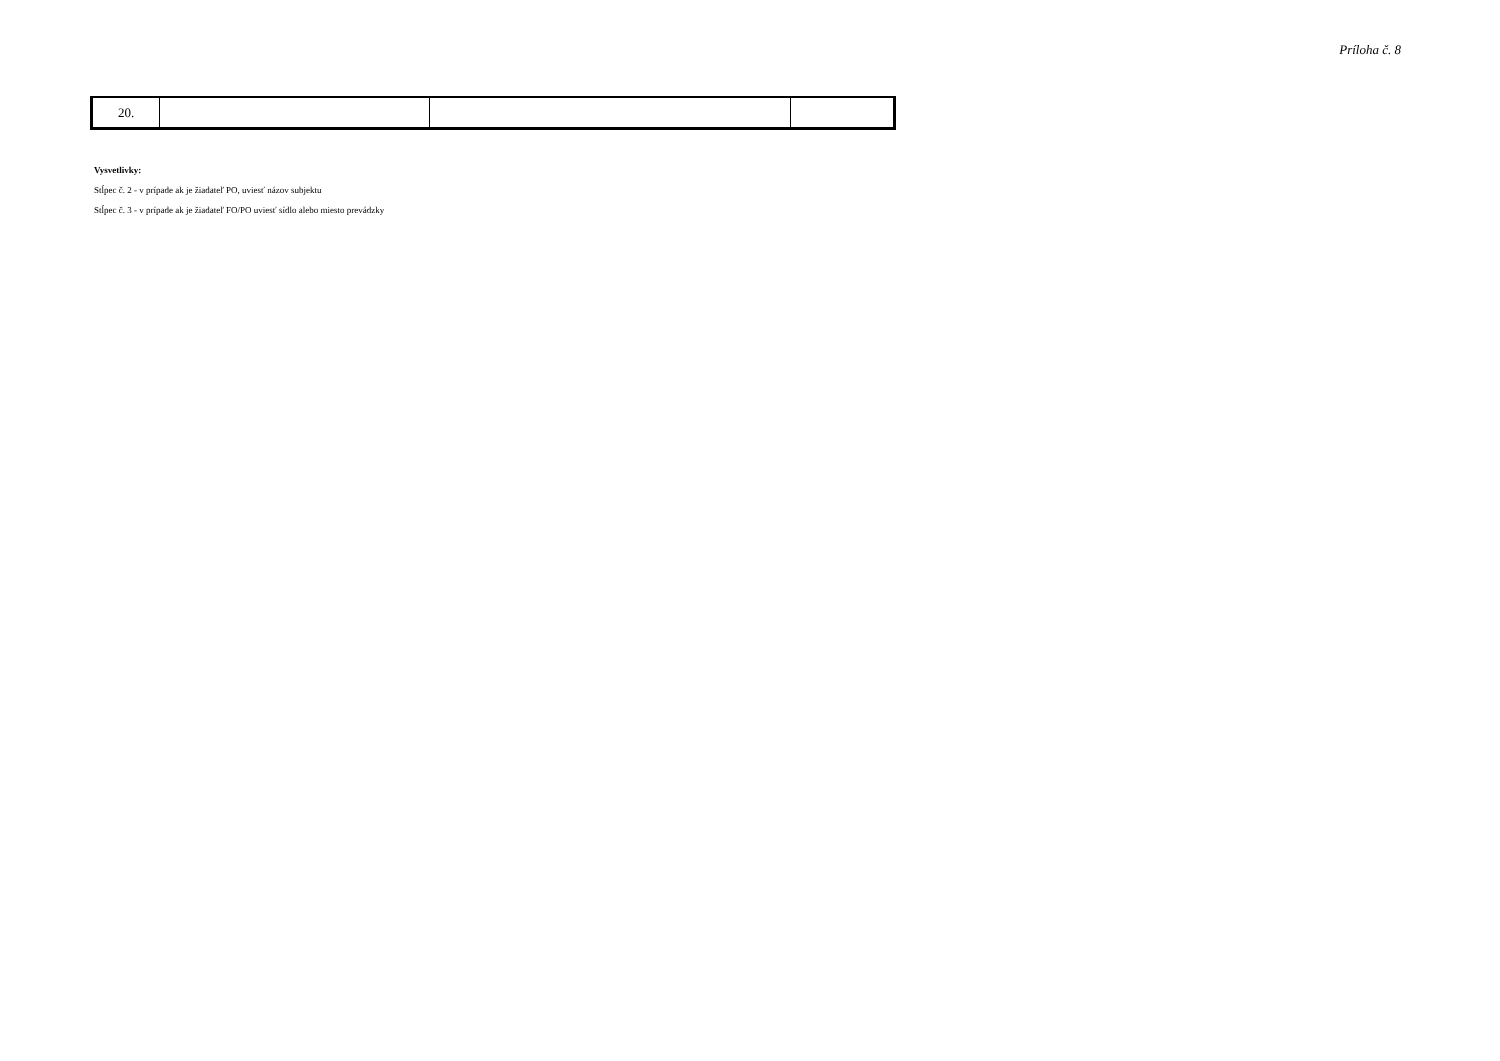Príloha č. 8
| 20. | | | |
Vysvetlivky:
Stĺpec č. 2 - v prípade ak je žiadateľ PO, uviesť názov subjektu
Stĺpec č. 3 - v prípade ak je žiadateľ FO/PO uviesť sídlo alebo miesto prevádzky